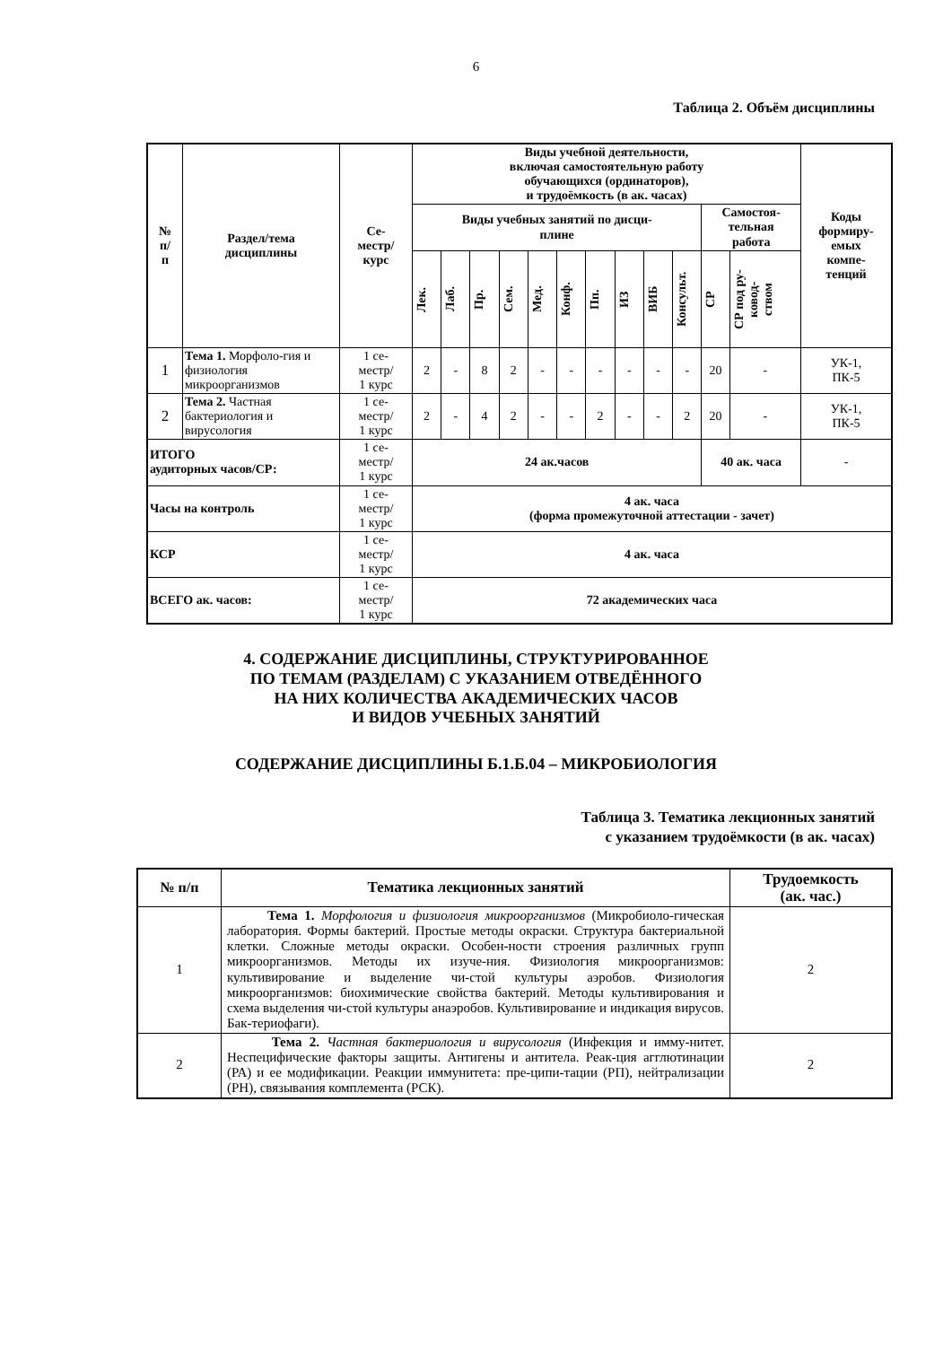6
Таблица 2. Объём дисциплины
| № п/ п | Раздел/тема дисциплины | Се- местр/ курс | Виды учебной деятельности, включая самостоятельную работу обучающихся (ординаторов), и трудоёмкость (в ак. часах) | | | | | | | | | | | | Коды формиру- емых компе- тенций |
| --- | --- | --- | --- | --- | --- | --- | --- | --- | --- | --- | --- | --- | --- | --- | --- |
| | | | Виды учебных занятий по дисци- плине | | | | | | | | | | Самостоя- тельная работа | | |
| | | | Лек. | Лаб. | Пр. | Сем. | Мед. | Конф. | Пп. | ИЗ | ВИБ | Консульт. | СР | СР под ру- ковод- ством | |
| 1 | Тема 1. Морфоло-гия и физиология микроорганизмов | 1 се- местр/ 1 курс | 2 | - | 8 | 2 | - | - | - | - | - | - | 20 | - | УК-1, ПК-5 |
| 2 | Тема 2. Частная бактериология и вирусология | 1 се- местр/ 1 курс | 2 | - | 4 | 2 | - | - | 2 | - | - | 2 | 20 | - | УК-1, ПК-5 |
| ИТОГО аудиторных часов/СР: | | 1 се- местр/ 1 курс | 24 ак.часов | | | | | | | | | | 40 ак. часа | | - |
| Часы на контроль | | 1 се- местр/ 1 курс | 4 ак. часа (форма промежуточной аттестации - зачет) | | | | | | | | | | | | |
| КСР | | 1 се- местр/ 1 курс | 4 ак. часа | | | | | | | | | | | | |
| ВСЕГО ак. часов: | | 1 се- местр/ 1 курс | 72 академических часа | | | | | | | | | | | | |
4. СОДЕРЖАНИЕ ДИСЦИПЛИНЫ, СТРУКТУРИРОВАННОЕ
ПО ТЕМАМ (РАЗДЕЛАМ) С УКАЗАНИЕМ ОТВЕДЁННОГО
НА НИХ КОЛИЧЕСТВА АКАДЕМИЧЕСКИХ ЧАСОВ
И ВИДОВ УЧЕБНЫХ ЗАНЯТИЙ
СОДЕРЖАНИЕ ДИСЦИПЛИНЫ Б.1.Б.04 – МИКРОБИОЛОГИЯ
Таблица 3. Тематика лекционных занятий
с указанием трудоёмкости (в ак. часах)
| № п/п | Тематика лекционных занятий | Трудоемкость (ак. час.) |
| --- | --- | --- |
| 1 | Тема 1. Морфология и физиология микроорганизмов (Микробиоло-гическая лаборатория. Формы бактерий. Простые методы окраски. Структура бактериальной клетки. Сложные методы окраски. Особен-ности строения различных групп микроорганизмов. Методы их изуче-ния. Физиология микроорганизмов: культивирование и выделение чи-стой культуры аэробов. Физиология микроорганизмов: биохимические свойства бактерий. Методы культивирования и схема выделения чи-стой культуры анаэробов. Культивирование и индикация вирусов. Бак-териофаги). | 2 |
| 2 | Тема 2. Частная бактериология и вирусология (Инфекция и имму-нитет. Неспецифические факторы защиты. Антигены и антитела. Реак-ция агглютинации (РА) и ее модификации. Реакции иммунитета: пре-ципи-тации (РП), нейтрализации (РН), связывания комплемента (РСК). | 2 |